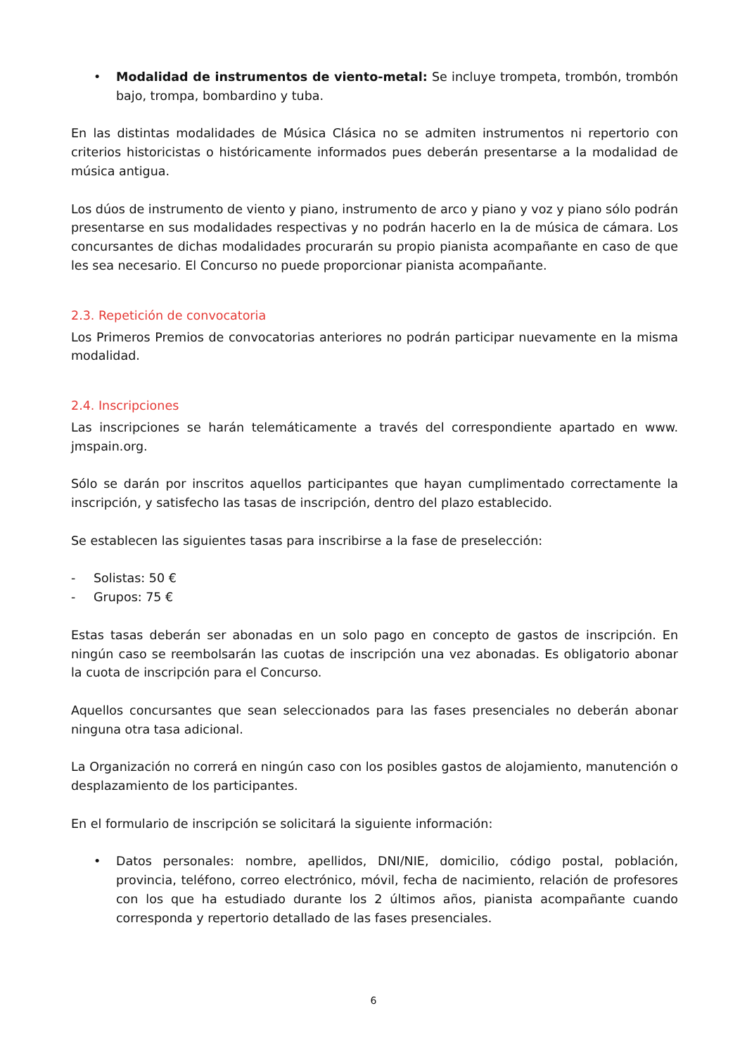• Modalidad de instrumentos de viento-metal: Se incluye trompeta, trombón, trombón bajo, trompa, bombardino y tuba.
En las distintas modalidades de Música Clásica no se admiten instrumentos ni repertorio con criterios historicistas o históricamente informados pues deberán presentarse a la modalidad de música antigua.
Los dúos de instrumento de viento y piano, instrumento de arco y piano y voz y piano sólo podrán presentarse en sus modalidades respectivas y no podrán hacerlo en la de música de cámara. Los concursantes de dichas modalidades procurarán su propio pianista acompañante en caso de que les sea necesario. El Concurso no puede proporcionar pianista acompañante.
2.3. Repetición de convocatoria
Los Primeros Premios de convocatorias anteriores no podrán participar nuevamente en la misma modalidad.
2.4. Inscripciones
Las inscripciones se harán telemáticamente a través del correspondiente apartado en www. jmspain.org.
Sólo se darán por inscritos aquellos participantes que hayan cumplimentado correctamente la inscripción, y satisfecho las tasas de inscripción, dentro del plazo establecido.
Se establecen las siguientes tasas para inscribirse a la fase de preselección:
- Solistas: 50 €
- Grupos: 75 €
Estas tasas deberán ser abonadas en un solo pago en concepto de gastos de inscripción. En ningún caso se reembolsarán las cuotas de inscripción una vez abonadas. Es obligatorio abonar la cuota de inscripción para el Concurso.
Aquellos concursantes que sean seleccionados para las fases presenciales no deberán abonar ninguna otra tasa adicional.
La Organización no correrá en ningún caso con los posibles gastos de alojamiento, manutención o desplazamiento de los participantes.
En el formulario de inscripción se solicitará la siguiente información:
• Datos personales: nombre, apellidos, DNI/NIE, domicilio, código postal, población, provincia, teléfono, correo electrónico, móvil, fecha de nacimiento, relación de profesores con los que ha estudiado durante los 2 últimos años, pianista acompañante cuando corresponda y repertorio detallado de las fases presenciales.
6